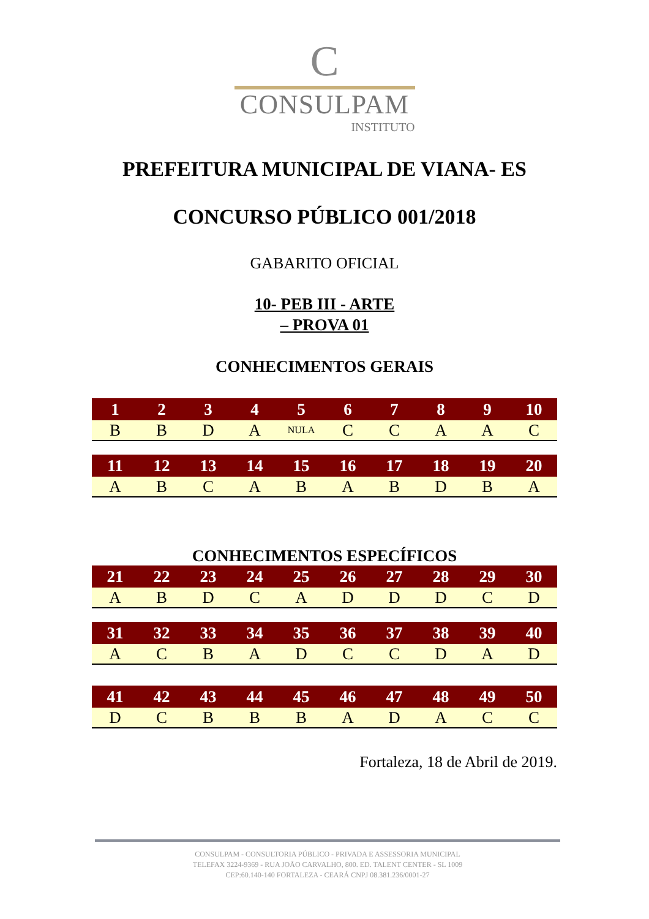C
CONSULPAM
INSTITUTO
PREFEITURA MUNICIPAL DE VIANA- ES
CONCURSO PÚBLICO 001/2018
GABARITO OFICIAL
10- PEB III - ARTE
– PROVA 01
CONHECIMENTOS GERAIS
| 1 | 2 | 3 | 4 | 5 | 6 | 7 | 8 | 9 | 10 |
| --- | --- | --- | --- | --- | --- | --- | --- | --- | --- |
| B | B | D | A | NULA | C | C | A | A | C |
| 11 | 12 | 13 | 14 | 15 | 16 | 17 | 18 | 19 | 20 |
| --- | --- | --- | --- | --- | --- | --- | --- | --- | --- |
| A | B | C | A | B | A | B | D | B | A |
CONHECIMENTOS ESPECÍFICOS
| 21 | 22 | 23 | 24 | 25 | 26 | 27 | 28 | 29 | 30 |
| --- | --- | --- | --- | --- | --- | --- | --- | --- | --- |
| A | B | D | C | A | D | D | D | C | D |
| 31 | 32 | 33 | 34 | 35 | 36 | 37 | 38 | 39 | 40 |
| --- | --- | --- | --- | --- | --- | --- | --- | --- | --- |
| A | C | B | A | D | C | C | D | A | D |
| 41 | 42 | 43 | 44 | 45 | 46 | 47 | 48 | 49 | 50 |
| --- | --- | --- | --- | --- | --- | --- | --- | --- | --- |
| D | C | B | B | B | A | D | A | C | C |
Fortaleza, 18 de Abril de 2019.
CONSULPAM - CONSULTORIA PÚBLICO - PRIVADA E ASSESSORIA MUNICIPAL
TELEFAX 3224-9369 - RUA JOÃO CARVALHO, 800. ED. TALENT CENTER - SL 1009
CEP:60.140-140 FORTALEZA - CEARÁ CNPJ 08.381.236/0001-27